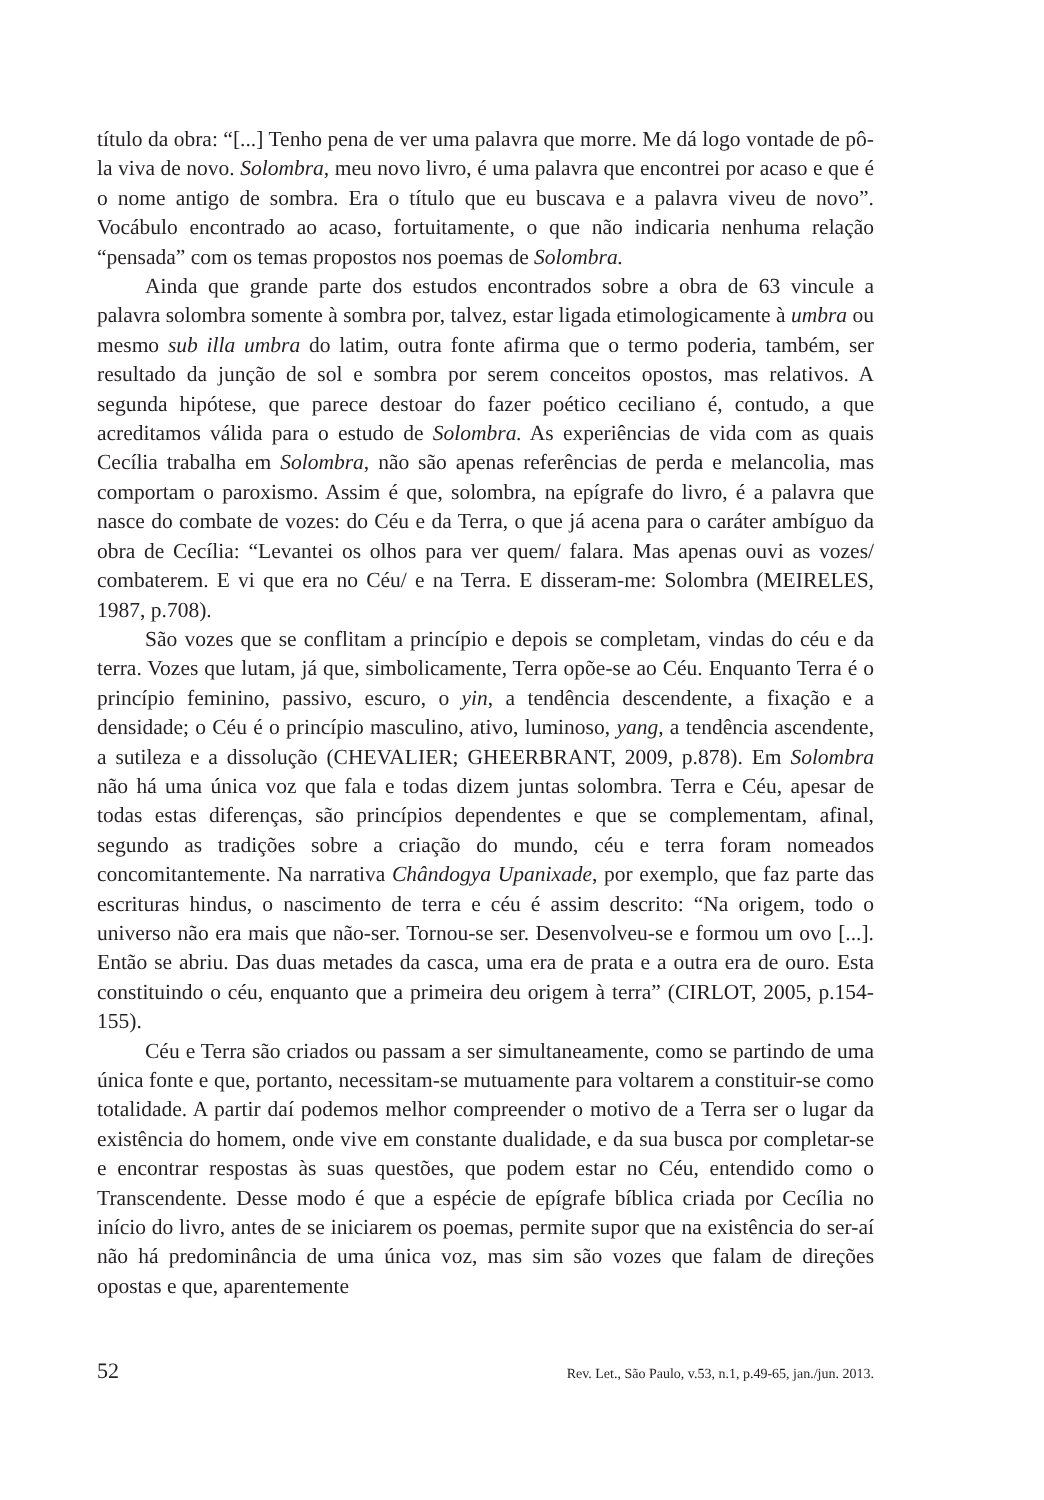título da obra: “[...] Tenho pena de ver uma palavra que morre. Me dá logo vontade de pô-la viva de novo. Solombra, meu novo livro, é uma palavra que encontrei por acaso e que é o nome antigo de sombra. Era o título que eu buscava e a palavra viveu de novo”. Vocábulo encontrado ao acaso, fortuitamente, o que não indicaria nenhuma relação “pensada” com os temas propostos nos poemas de Solombra.
Ainda que grande parte dos estudos encontrados sobre a obra de 63 vincule a palavra solombra somente à sombra por, talvez, estar ligada etimologicamente à umbra ou mesmo sub illa umbra do latim, outra fonte afirma que o termo poderia, também, ser resultado da junção de sol e sombra por serem conceitos opostos, mas relativos. A segunda hipótese, que parece destoar do fazer poético ceciliano é, contudo, a que acreditamos válida para o estudo de Solombra. As experiências de vida com as quais Cecília trabalha em Solombra, não são apenas referências de perda e melancolia, mas comportam o paroxismo. Assim é que, solombra, na epígrafe do livro, é a palavra que nasce do combate de vozes: do Céu e da Terra, o que já acena para o caráter ambíguo da obra de Cecília: “Levantei os olhos para ver quem/ falara. Mas apenas ouvi as vozes/ combaterem. E vi que era no Céu/ e na Terra. E disseram-me: Solombra (MEIRELES, 1987, p.708).
São vozes que se conflitam a princípio e depois se completam, vindas do céu e da terra. Vozes que lutam, já que, simbolicamente, Terra opõe-se ao Céu. Enquanto Terra é o princípio feminino, passivo, escuro, o yin, a tendência descendente, a fixação e a densidade; o Céu é o princípio masculino, ativo, luminoso, yang, a tendência ascendente, a sutileza e a dissolução (CHEVALIER; GHEERBRANT, 2009, p.878). Em Solombra não há uma única voz que fala e todas dizem juntas solombra. Terra e Céu, apesar de todas estas diferenças, são princípios dependentes e que se complementam, afinal, segundo as tradições sobre a criação do mundo, céu e terra foram nomeados concomitantemente. Na narrativa Chândogya Upanixade, por exemplo, que faz parte das escrituras hindus, o nascimento de terra e céu é assim descrito: “Na origem, todo o universo não era mais que não-ser. Tornou-se ser. Desenvolveu-se e formou um ovo [...]. Então se abriu. Das duas metades da casca, uma era de prata e a outra era de ouro. Esta constituindo o céu, enquanto que a primeira deu origem à terra” (CIRLOT, 2005, p.154-155).
Céu e Terra são criados ou passam a ser simultaneamente, como se partindo de uma única fonte e que, portanto, necessitam-se mutuamente para voltarem a constituir-se como totalidade. A partir daí podemos melhor compreender o motivo de a Terra ser o lugar da existência do homem, onde vive em constante dualidade, e da sua busca por completar-se e encontrar respostas às suas questões, que podem estar no Céu, entendido como o Transcendente. Desse modo é que a espécie de epígrafe bíblica criada por Cecília no início do livro, antes de se iniciarem os poemas, permite supor que na existência do ser-aí não há predominância de uma única voz, mas sim são vozes que falam de direções opostas e que, aparentemente
52 Rev. Let., São Paulo, v.53, n.1, p.49-65, jan./jun. 2013.